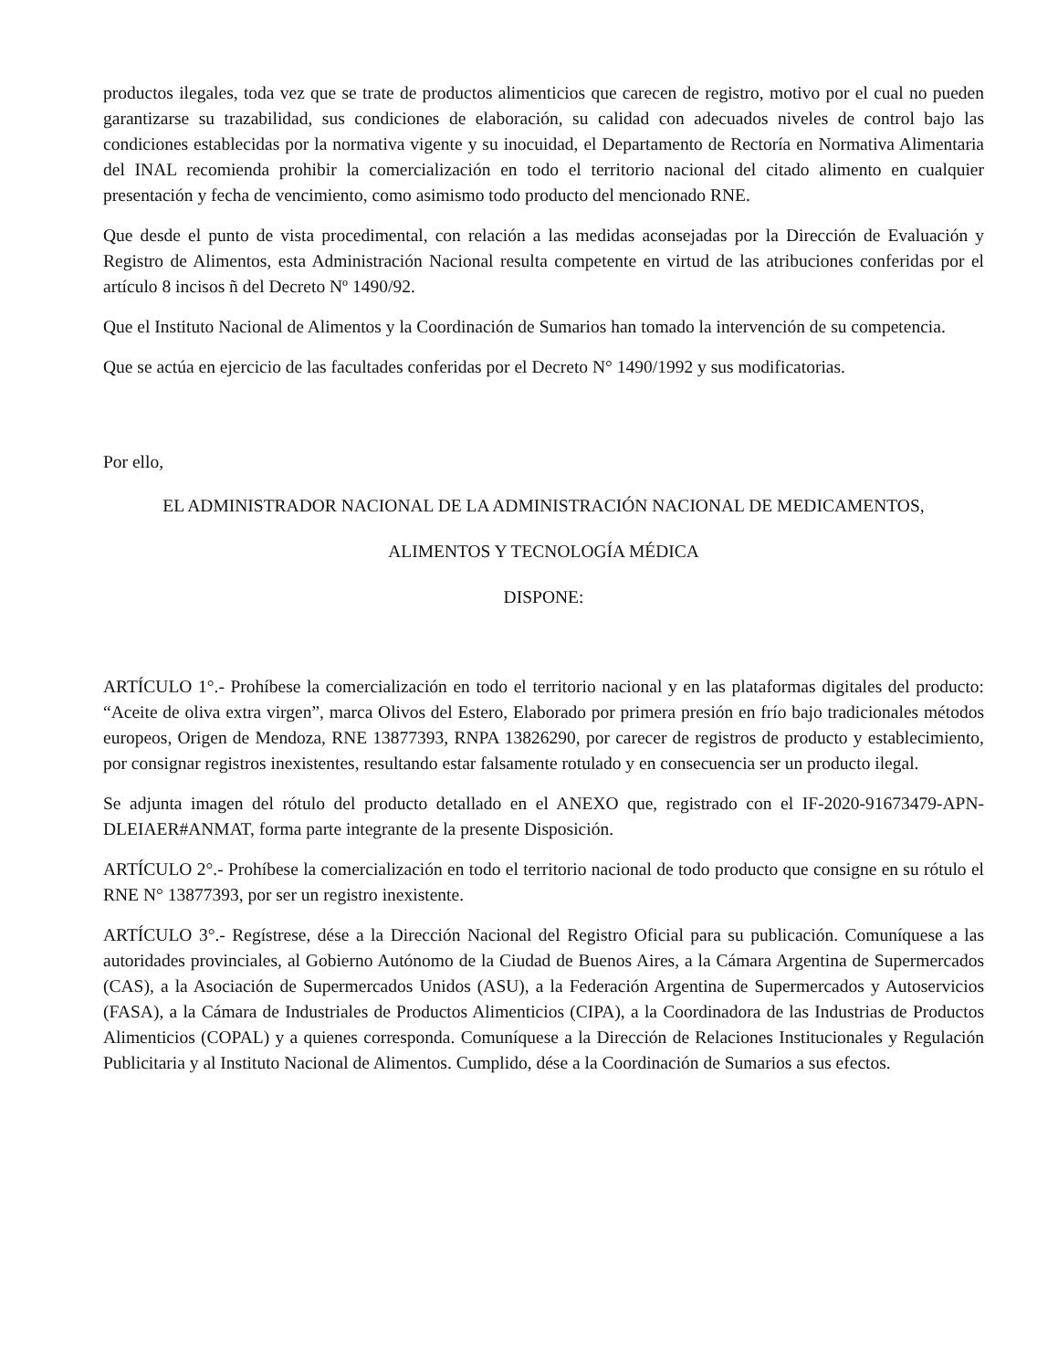productos ilegales, toda vez que se trate de productos alimenticios que carecen de registro, motivo por el cual no pueden garantizarse su trazabilidad, sus condiciones de elaboración, su calidad con adecuados niveles de control bajo las condiciones establecidas por la normativa vigente y su inocuidad, el Departamento de Rectoría en Normativa Alimentaria del INAL recomienda prohibir la comercialización en todo el territorio nacional del citado alimento en cualquier presentación y fecha de vencimiento, como asimismo todo producto del mencionado RNE.
Que desde el punto de vista procedimental, con relación a las medidas aconsejadas por la Dirección de Evaluación y Registro de Alimentos, esta Administración Nacional resulta competente en virtud de las atribuciones conferidas por el artículo 8 incisos ñ del Decreto Nº 1490/92.
Que el Instituto Nacional de Alimentos y la Coordinación de Sumarios han tomado la intervención de su competencia.
Que se actúa en ejercicio de las facultades conferidas por el Decreto N° 1490/1992 y sus modificatorias.
Por ello,
EL ADMINISTRADOR NACIONAL DE LA ADMINISTRACIÓN NACIONAL DE MEDICAMENTOS,
ALIMENTOS Y TECNOLOGÍA MÉDICA
DISPONE:
ARTÍCULO 1°.- Prohíbese la comercialización en todo el territorio nacional y en las plataformas digitales del producto: “Aceite de oliva extra virgen”, marca Olivos del Estero, Elaborado por primera presión en frío bajo tradicionales métodos europeos, Origen de Mendoza, RNE 13877393, RNPA 13826290, por carecer de registros de producto y establecimiento, por consignar registros inexistentes, resultando estar falsamente rotulado y en consecuencia ser un producto ilegal.
Se adjunta imagen del rótulo del producto detallado en el ANEXO que, registrado con el IF-2020-91673479-APN-DLEIAER#ANMAT, forma parte integrante de la presente Disposición.
ARTÍCULO 2°.- Prohíbese la comercialización en todo el territorio nacional de todo producto que consigne en su rótulo el RNE N° 13877393, por ser un registro inexistente.
ARTÍCULO 3°.- Regístrese, dése a la Dirección Nacional del Registro Oficial para su publicación. Comuníquese a las autoridades provinciales, al Gobierno Autónomo de la Ciudad de Buenos Aires, a la Cámara Argentina de Supermercados (CAS), a la Asociación de Supermercados Unidos (ASU), a la Federación Argentina de Supermercados y Autoservicios (FASA), a la Cámara de Industriales de Productos Alimenticios (CIPA), a la Coordinadora de las Industrias de Productos Alimenticios (COPAL) y a quienes corresponda. Comuníquese a la Dirección de Relaciones Institucionales y Regulación Publicitaria y al Instituto Nacional de Alimentos. Cumplido, dése a la Coordinación de Sumarios a sus efectos.